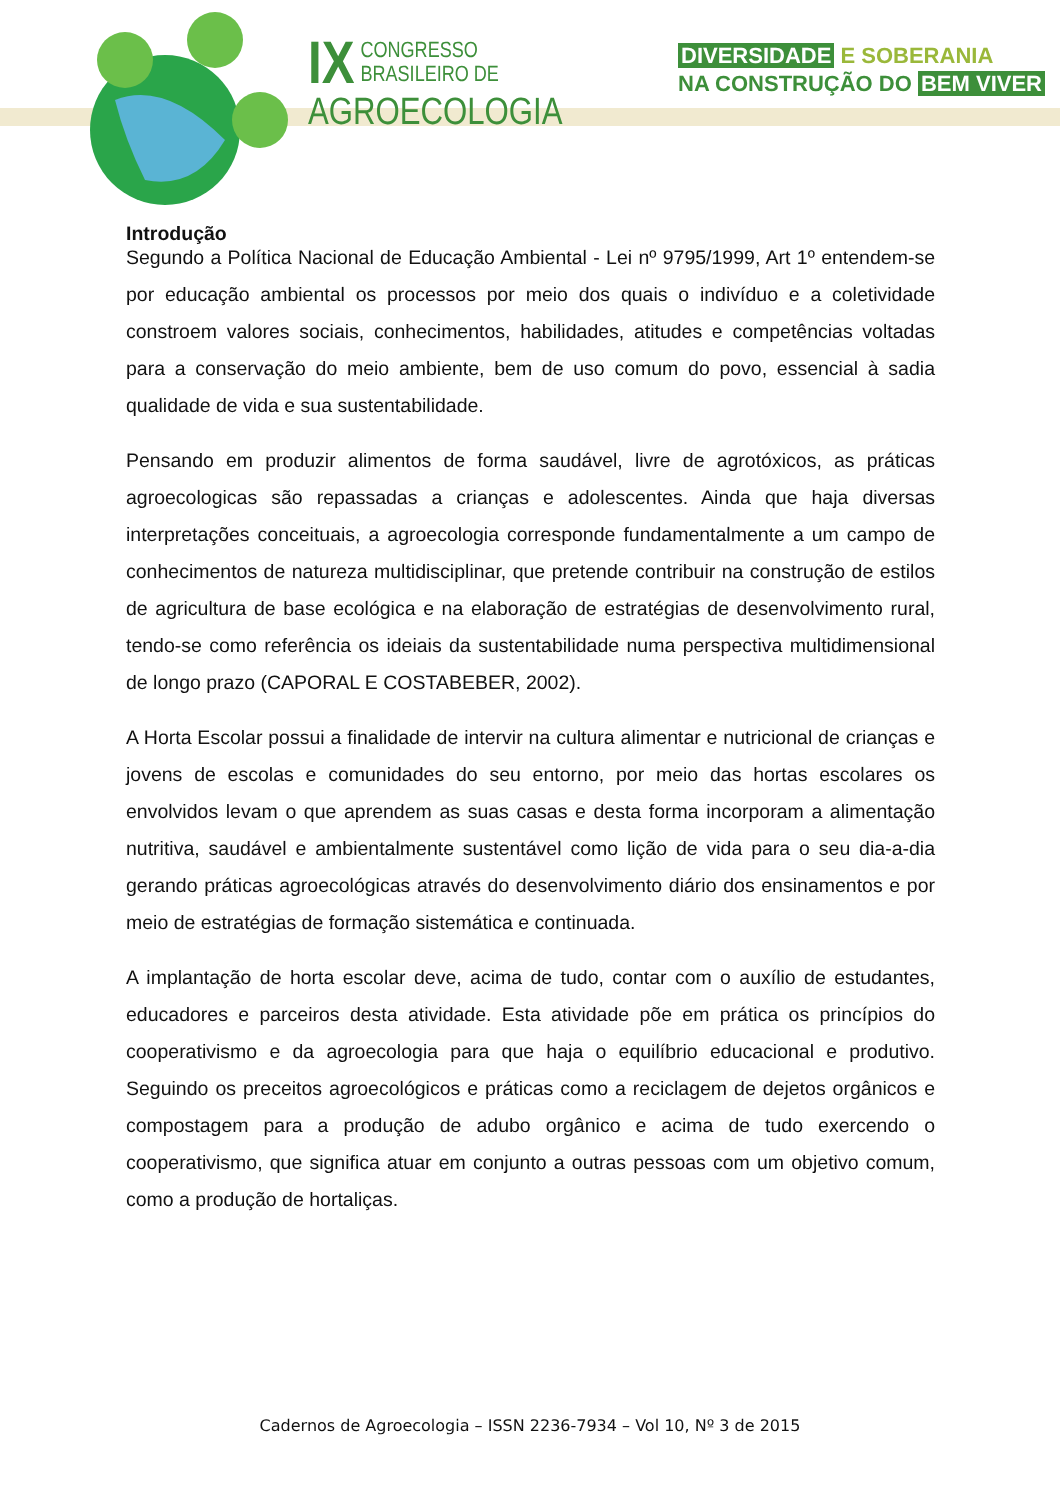IX
CONGRESSO BRASILEIRO DE
AGROECOLOGIA
DIVERSIDADE E SOBERANIA
NA CONSTRUÇÃO DO BEM VIVER
Introdução
Segundo a Política Nacional de Educação Ambiental - Lei nº 9795/1999, Art 1º entendem-se por educação ambiental os processos por meio dos quais o indivíduo e a coletividade constroem valores sociais, conhecimentos, habilidades, atitudes e competências voltadas para a conservação do meio ambiente, bem de uso comum do povo, essencial à sadia qualidade de vida e sua sustentabilidade.
Pensando em produzir alimentos de forma saudável, livre de agrotóxicos, as práticas agroecologicas são repassadas a crianças e adolescentes. Ainda que haja diversas interpretações conceituais, a agroecologia corresponde fundamentalmente a um campo de conhecimentos de natureza multidisciplinar, que pretende contribuir na construção de estilos de agricultura de base ecológica e na elaboração de estratégias de desenvolvimento rural, tendo-se como referência os ideiais da sustentabilidade numa perspectiva multidimensional de longo prazo (CAPORAL E COSTABEBER, 2002).
A Horta Escolar possui a finalidade de intervir na cultura alimentar e nutricional de crianças e jovens de escolas e comunidades do seu entorno, por meio das hortas escolares os envolvidos levam o que aprendem as suas casas e desta forma incorporam a alimentação nutritiva, saudável e ambientalmente sustentável como lição de vida para o seu dia-a-dia gerando práticas agroecológicas através do desenvolvimento diário dos ensinamentos e por meio de estratégias de formação sistemática e continuada.
A implantação de horta escolar deve, acima de tudo, contar com o auxílio de estudantes, educadores e parceiros desta atividade. Esta atividade põe em prática os princípios do cooperativismo e da agroecologia para que haja o equilíbrio educacional e produtivo. Seguindo os preceitos agroecológicos e práticas como a reciclagem de dejetos orgânicos e compostagem para a produção de adubo orgânico e acima de tudo exercendo o cooperativismo, que significa atuar em conjunto a outras pessoas com um objetivo comum, como a produção de hortaliças.
Cadernos de Agroecologia – ISSN 2236-7934 – Vol 10, Nº 3 de 2015